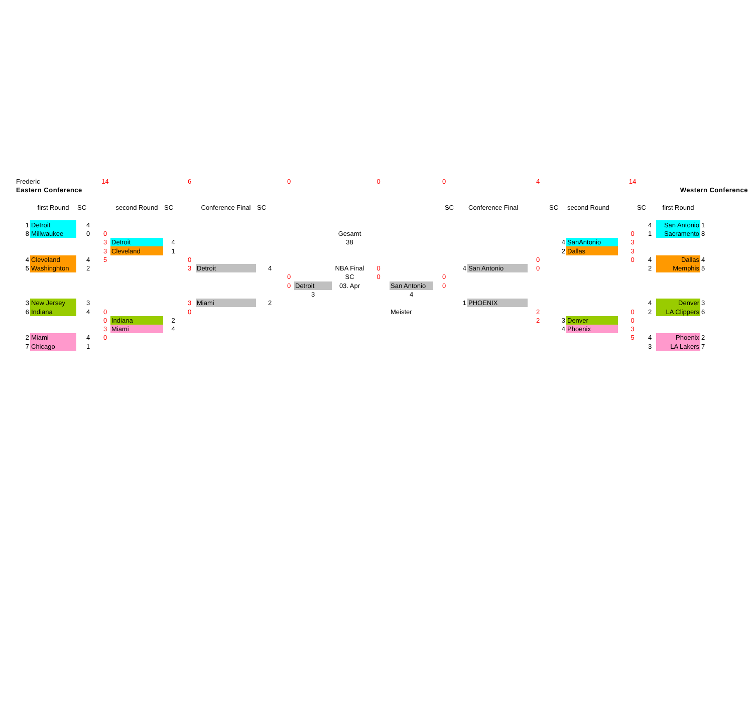| Frederic | | | 14 | | | 6 | | | 0 | | | 0 | | 0 | | | 4 | | | 14 | | | |
| Eastern Conference | | | | | | | | | | | | | | | | | | | | | | Western Conference | |
| | first Round | SC | | second Round | SC | | Conference Final | SC | | | | | | SC | | Conference Final | | SC | second Round | SC | | first Round | |
| 1 | Detroit | 4 | | | | | | | | | | | | | | | | | | | 4 | San Antonio | 1 |
| 8 | Millwaukee | 0 | 0 | | | | | | | | Gesamt | | | | | | | | | 0 | 1 | Sacramento | 8 |
| | | | 3 | Detroit | 4 | | | | | | 38 | | | | | | | 4 | SanAntonio | 3 | | | |
| | | | 3 | Cleveland | 1 | | | | | | | | | | | | | 2 | Dallas | 3 | | | |
| 4 | Cleveland | 4 | 5 | | | 0 | | | | | | | | | | | 0 | | | 0 | 4 | Dallas | 4 |
| 5 | Washinghton | 2 | | | | 3 | Detroit | 4 | | | NBA Final | 0 | | | 4 | San Antonio | 0 | | | | 2 | Memphis | 5 |
| | | | | | | | | | 0 | | SC | 0 | | 0 | | | | | | | | | |
| | | | | | | | | | 0 | Detroit | 03. Apr | | San Antonio | 0 | | | | | | | | | |
| | | | | | | | | | | 3 | | | 4 | | | | | | | | | | |
| 3 | New Jersey | 3 | | | | 3 | Miami | 2 | | | | | | | 1 | PHOENIX | | | | | 4 | Denver | 3 |
| 6 | Indiana | 4 | 0 | | | 0 | | | | | | | Meister | | | | 2 | | | 0 | 2 | LA Clippers | 6 |
| | | | 0 | Indiana | 2 | | | | | | | | | | | | 2 | 3 | Denver | 0 | | | |
| | | | 3 | Miami | 4 | | | | | | | | | | | | | 4 | Phoenix | 3 | | | |
| 2 | Miami | 4 | 0 | | | | | | | | | | | | | | | | | 5 | 4 | Phoenix | 2 |
| 7 | Chicago | 1 | | | | | | | | | | | | | | | | | | | 3 | LA Lakers | 7 |